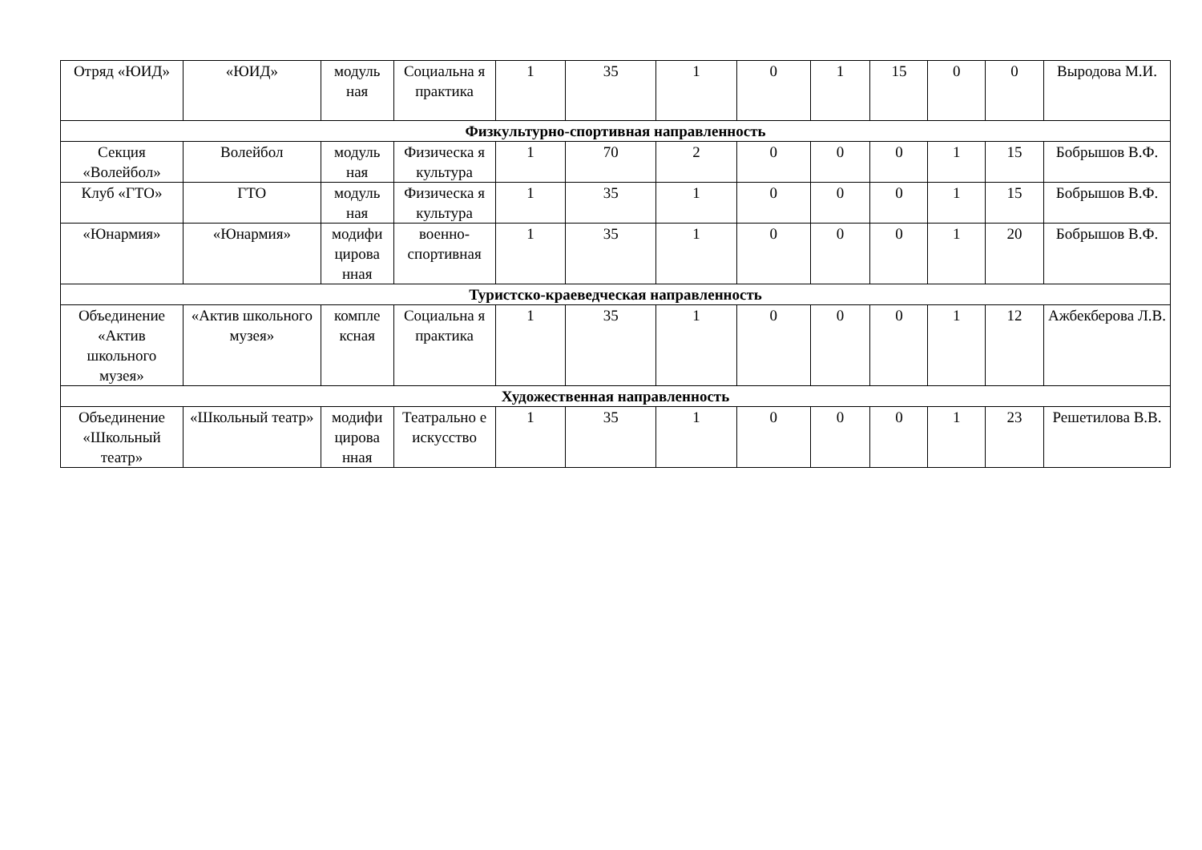| Отряд «ЮИД» | «ЮИД» | модуль ная | Социальна я практика | 1 | 35 | 1 | 0 | 1 | 15 | 0 | 0 | Выродова М.И. |
| Физкультурно-спортивная направленность | | | | | | | | | | | | |
| Секция «Волейбол» | Волейбол | модуль ная | Физическа я культура | 1 | 70 | 2 | 0 | 0 | 0 | 1 | 15 | Бобрышов В.Ф. |
| Клуб «ГТО» | ГТО | модуль ная | Физическа я культура | 1 | 35 | 1 | 0 | 0 | 0 | 1 | 15 | Бобрышов В.Ф. |
| «Юнармия» | «Юнармия» | модифи цирова нная | военно-спортивная | 1 | 35 | 1 | 0 | 0 | 0 | 1 | 20 | Бобрышов В.Ф. |
| Туристско-краеведческая направленность | | | | | | | | | | | | |
| Объединение «Актив школьного музея» | «Актив школьного музея» | компле ксная | Социальна я практика | 1 | 35 | 1 | 0 | 0 | 0 | 1 | 12 | Ажбекберова Л.В. |
| Художественная направленность | | | | | | | | | | | | |
| Объединение «Школьный театр» | «Школьный театр» | модифи цирова нная | Театрально е искусство | 1 | 35 | 1 | 0 | 0 | 0 | 1 | 23 | Решетилова В.В. |